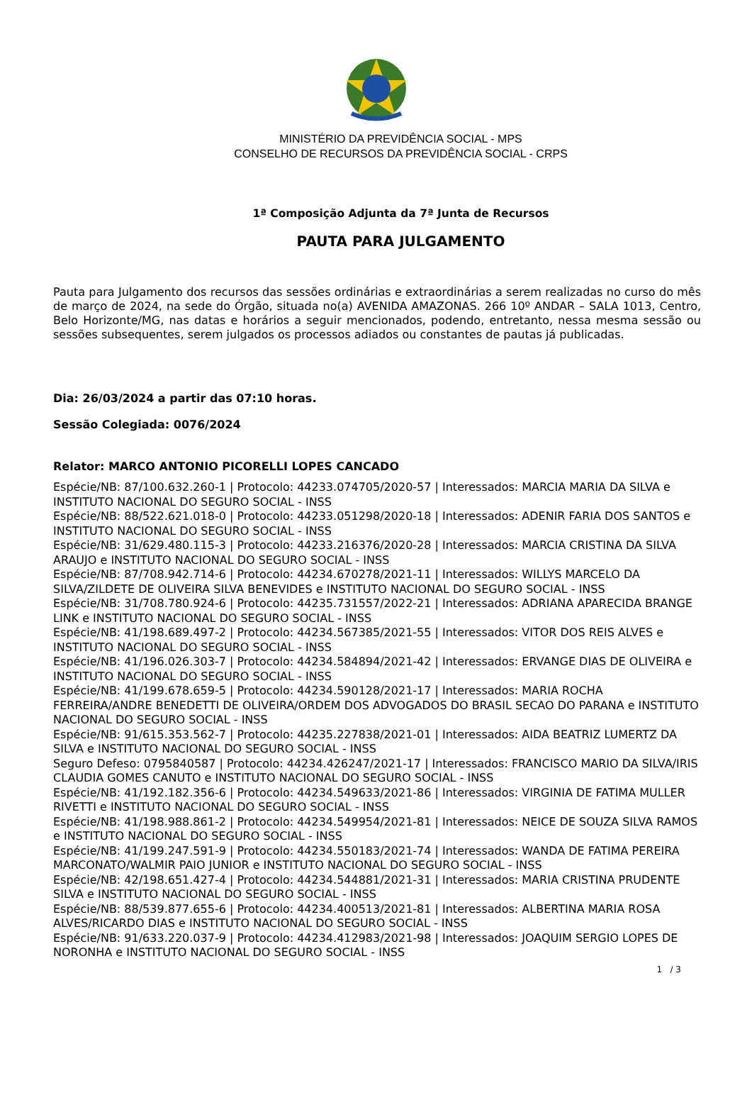MINISTÉRIO DA PREVIDÊNCIA SOCIAL - MPS
CONSELHO DE RECURSOS DA PREVIDÊNCIA SOCIAL - CRPS
1ª Composição Adjunta da 7ª Junta de Recursos
PAUTA PARA JULGAMENTO
Pauta para Julgamento dos recursos das sessões ordinárias e extraordinárias a serem realizadas no curso do mês de março de 2024, na sede do Órgão, situada no(a) AVENIDA AMAZONAS. 266 10º ANDAR – SALA 1013, Centro, Belo Horizonte/MG, nas datas e horários a seguir mencionados, podendo, entretanto, nessa mesma sessão ou sessões subsequentes, serem julgados os processos adiados ou constantes de pautas já publicadas.
Dia: 26/03/2024 a partir das 07:10 horas.
Sessão Colegiada: 0076/2024
Relator: MARCO ANTONIO PICORELLI LOPES CANCADO
Espécie/NB: 87/100.632.260-1 | Protocolo: 44233.074705/2020-57 | Interessados: MARCIA MARIA DA SILVA e INSTITUTO NACIONAL DO SEGURO SOCIAL - INSS
Espécie/NB: 88/522.621.018-0 | Protocolo: 44233.051298/2020-18 | Interessados: ADENIR FARIA DOS SANTOS e INSTITUTO NACIONAL DO SEGURO SOCIAL - INSS
Espécie/NB: 31/629.480.115-3 | Protocolo: 44233.216376/2020-28 | Interessados: MARCIA CRISTINA DA SILVA ARAUJO e INSTITUTO NACIONAL DO SEGURO SOCIAL - INSS
Espécie/NB: 87/708.942.714-6 | Protocolo: 44234.670278/2021-11 | Interessados: WILLYS MARCELO DA SILVA/ZILDETE DE OLIVEIRA SILVA BENEVIDES e INSTITUTO NACIONAL DO SEGURO SOCIAL - INSS
Espécie/NB: 31/708.780.924-6 | Protocolo: 44235.731557/2022-21 | Interessados: ADRIANA APARECIDA BRANGE LINK e INSTITUTO NACIONAL DO SEGURO SOCIAL - INSS
Espécie/NB: 41/198.689.497-2 | Protocolo: 44234.567385/2021-55 | Interessados: VITOR DOS REIS ALVES e INSTITUTO NACIONAL DO SEGURO SOCIAL - INSS
Espécie/NB: 41/196.026.303-7 | Protocolo: 44234.584894/2021-42 | Interessados: ERVANGE DIAS DE OLIVEIRA e INSTITUTO NACIONAL DO SEGURO SOCIAL - INSS
Espécie/NB: 41/199.678.659-5 | Protocolo: 44234.590128/2021-17 | Interessados: MARIA ROCHA FERREIRA/ANDRE BENEDETTI DE OLIVEIRA/ORDEM DOS ADVOGADOS DO BRASIL SECAO DO PARANA e INSTITUTO NACIONAL DO SEGURO SOCIAL - INSS
Espécie/NB: 91/615.353.562-7 | Protocolo: 44235.227838/2021-01 | Interessados: AIDA BEATRIZ LUMERTZ DA SILVA e INSTITUTO NACIONAL DO SEGURO SOCIAL - INSS
Seguro Defeso: 0795840587 | Protocolo: 44234.426247/2021-17 | Interessados: FRANCISCO MARIO DA SILVA/IRIS CLAUDIA GOMES CANUTO e INSTITUTO NACIONAL DO SEGURO SOCIAL - INSS
Espécie/NB: 41/192.182.356-6 | Protocolo: 44234.549633/2021-86 | Interessados: VIRGINIA DE FATIMA MULLER RIVETTI e INSTITUTO NACIONAL DO SEGURO SOCIAL - INSS
Espécie/NB: 41/198.988.861-2 | Protocolo: 44234.549954/2021-81 | Interessados: NEICE DE SOUZA SILVA RAMOS e INSTITUTO NACIONAL DO SEGURO SOCIAL - INSS
Espécie/NB: 41/199.247.591-9 | Protocolo: 44234.550183/2021-74 | Interessados: WANDA DE FATIMA PEREIRA MARCONATO/WALMIR PAIO JUNIOR e INSTITUTO NACIONAL DO SEGURO SOCIAL - INSS
Espécie/NB: 42/198.651.427-4 | Protocolo: 44234.544881/2021-31 | Interessados: MARIA CRISTINA PRUDENTE SILVA e INSTITUTO NACIONAL DO SEGURO SOCIAL - INSS
Espécie/NB: 88/539.877.655-6 | Protocolo: 44234.400513/2021-81 | Interessados: ALBERTINA MARIA ROSA ALVES/RICARDO DIAS e INSTITUTO NACIONAL DO SEGURO SOCIAL - INSS
Espécie/NB: 91/633.220.037-9 | Protocolo: 44234.412983/2021-98 | Interessados: JOAQUIM SERGIO LOPES DE NORONHA e INSTITUTO NACIONAL DO SEGURO SOCIAL - INSS
1 / 3